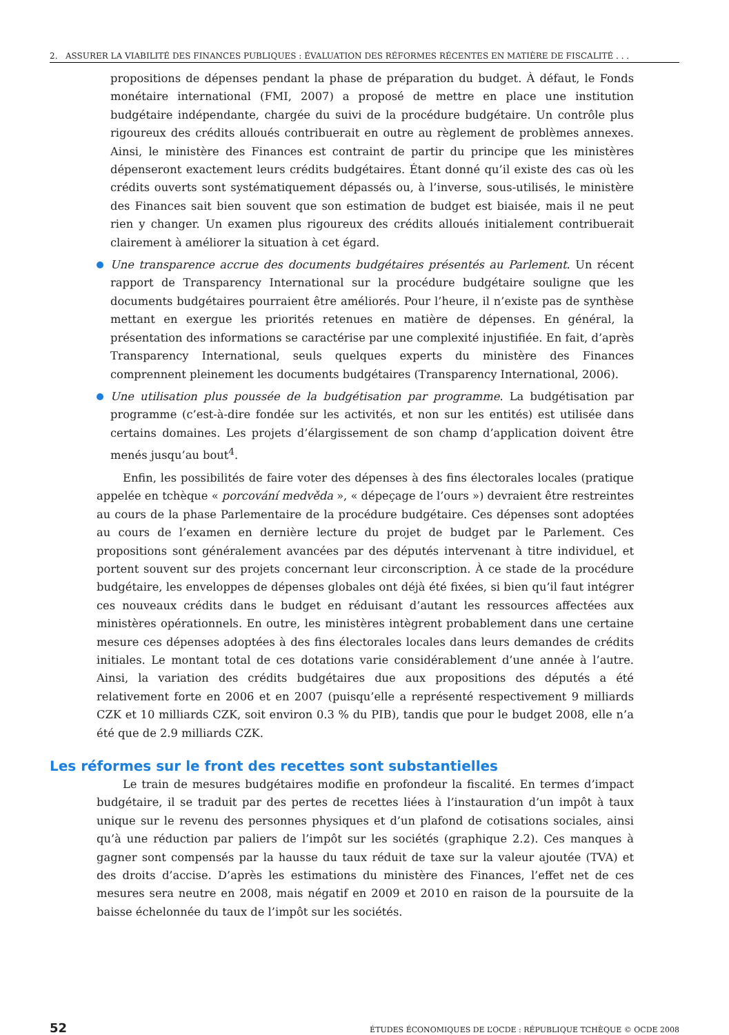2. ASSURER LA VIABILITÉ DES FINANCES PUBLIQUES : ÉVALUATION DES RÉFORMES RÉCENTES EN MATIÈRE DE FISCALITÉ . . .
propositions de dépenses pendant la phase de préparation du budget. À défaut, le Fonds monétaire international (FMI, 2007) a proposé de mettre en place une institution budgétaire indépendante, chargée du suivi de la procédure budgétaire. Un contrôle plus rigoureux des crédits alloués contribuerait en outre au règlement de problèmes annexes. Ainsi, le ministère des Finances est contraint de partir du principe que les ministères dépenseront exactement leurs crédits budgétaires. Étant donné qu’il existe des cas où les crédits ouverts sont systématiquement dépassés ou, à l’inverse, sous-utilisés, le ministère des Finances sait bien souvent que son estimation de budget est biaisée, mais il ne peut rien y changer. Un examen plus rigoureux des crédits alloués initialement contribuerait clairement à améliorer la situation à cet égard.
Une transparence accrue des documents budgétaires présentés au Parlement. Un récent rapport de Transparency International sur la procédure budgétaire souligne que les documents budgétaires pourraient être améliorés. Pour l’heure, il n’existe pas de synthèse mettant en exergue les priorités retenues en matière de dépenses. En général, la présentation des informations se caractérise par une complexité injustifiée. En fait, d’après Transparency International, seuls quelques experts du ministère des Finances comprennent pleinement les documents budgétaires (Transparency International, 2006).
Une utilisation plus poussée de la budgétisation par programme. La budgétisation par programme (c’est-à-dire fondée sur les activités, et non sur les entités) est utilisée dans certains domaines. Les projets d’élargissement de son champ d’application doivent être menés jusqu’au bout<sup>4</sup>.
Enfin, les possibilités de faire voter des dépenses à des fins électorales locales (pratique appelée en tchèque « porcování medvěda », « dépeçage de l’ours ») devraient être restreintes au cours de la phase Parlementaire de la procédure budgétaire. Ces dépenses sont adoptées au cours de l’examen en dernière lecture du projet de budget par le Parlement. Ces propositions sont généralement avancées par des députés intervenant à titre individuel, et portent souvent sur des projets concernant leur circonscription. À ce stade de la procédure budgétaire, les enveloppes de dépenses globales ont déjà été fixées, si bien qu’il faut intégrer ces nouveaux crédits dans le budget en réduisant d’autant les ressources affectées aux ministères opérationnels. En outre, les ministères intègrent probablement dans une certaine mesure ces dépenses adoptées à des fins électorales locales dans leurs demandes de crédits initiales. Le montant total de ces dotations varie considérablement d’une année à l’autre. Ainsi, la variation des crédits budgétaires due aux propositions des députés a été relativement forte en 2006 et en 2007 (puisqu’elle a représenté respectivement 9 milliards CZK et 10 milliards CZK, soit environ 0.3 % du PIB), tandis que pour le budget 2008, elle n’a été que de 2.9 milliards CZK.
Les réformes sur le front des recettes sont substantielles
Le train de mesures budgétaires modifie en profondeur la fiscalité. En termes d’impact budgétaire, il se traduit par des pertes de recettes liées à l’instauration d’un impôt à taux unique sur le revenu des personnes physiques et d’un plafond de cotisations sociales, ainsi qu’à une réduction par paliers de l’impôt sur les sociétés (graphique 2.2). Ces manques à gagner sont compensés par la hausse du taux réduit de taxe sur la valeur ajoutée (TVA) et des droits d’accise. D’après les estimations du ministère des Finances, l’effet net de ces mesures sera neutre en 2008, mais négatif en 2009 et 2010 en raison de la poursuite de la baisse échelonnée du taux de l’impôt sur les sociétés.
52 ÉTUDES ÉCONOMIQUES DE L’OCDE : RÉPUBLIQUE TCHÈQUE © OCDE 2008